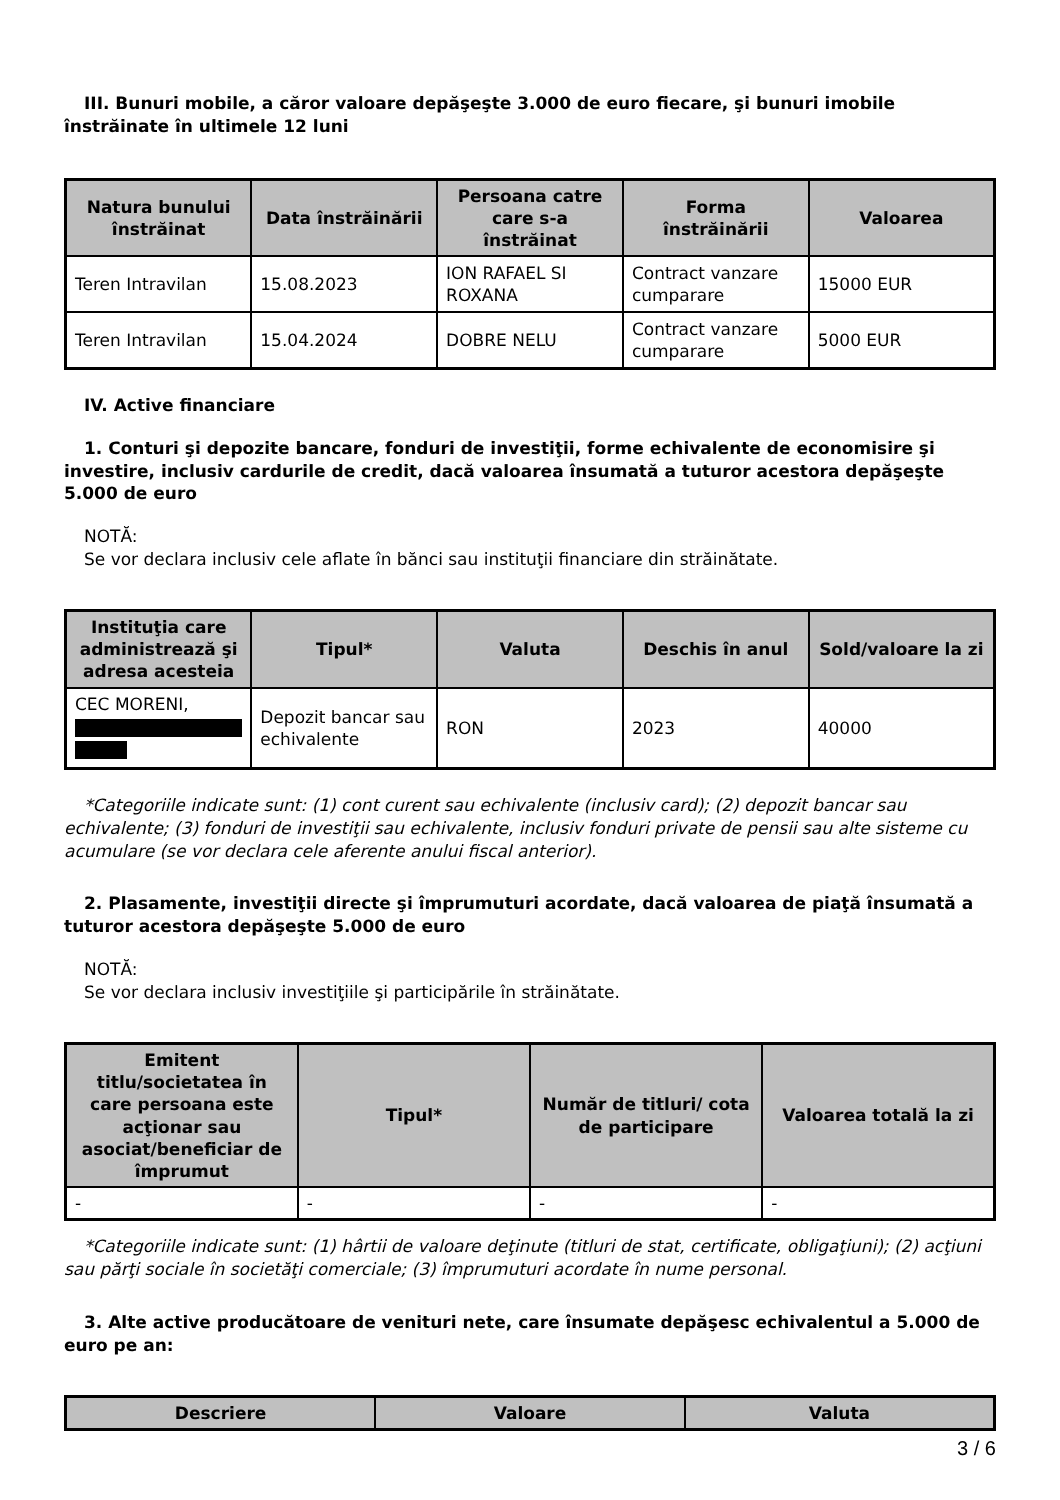III. Bunuri mobile, a căror valoare depăşeşte 3.000 de euro fiecare, şi bunuri imobile înstrăinate în ultimele 12 luni
| Natura bunului înstrăinat | Data înstrăinării | Persoana catre care s-a înstrăinat | Forma înstrăinării | Valoarea |
| --- | --- | --- | --- | --- |
| Teren Intravilan | 15.08.2023 | ION RAFAEL SI ROXANA | Contract vanzare cumparare | 15000 EUR |
| Teren Intravilan | 15.04.2024 | DOBRE NELU | Contract vanzare cumparare | 5000 EUR |
IV. Active financiare
1. Conturi şi depozite bancare, fonduri de investiţii, forme echivalente de economisire şi investire, inclusiv cardurile de credit, dacă valoarea însumată a tuturor acestora depăşeşte 5.000 de euro
NOTĂ:
Se vor declara inclusiv cele aflate în bănci sau instituţii financiare din străinătate.
| Instituţia care administrează şi adresa acesteia | Tipul* | Valuta | Deschis în anul | Sold/valoare la zi |
| --- | --- | --- | --- | --- |
| CEC MORENI, | Depozit bancar sau echivalente | RON | 2023 | 40000 |
*Categoriile indicate sunt: (1) cont curent sau echivalente (inclusiv card); (2) depozit bancar sau echivalente; (3) fonduri de investiţii sau echivalente, inclusiv fonduri private de pensii sau alte sisteme cu acumulare (se vor declara cele aferente anului fiscal anterior).
2. Plasamente, investiţii directe şi împrumuturi acordate, dacă valoarea de piaţă însumată a tuturor acestora depăşeşte 5.000 de euro
NOTĂ:
Se vor declara inclusiv investiţiile şi participările în străinătate.
| Emitent titlu/societatea în care persoana este acţionar sau asociat/beneficiar de împrumut | Tipul* | Număr de titluri/ cota de participare | Valoarea totală la zi |
| --- | --- | --- | --- |
| - | - | - | - |
*Categoriile indicate sunt: (1) hârtii de valoare deţinute (titluri de stat, certificate, obligaţiuni); (2) acţiuni sau părţi sociale în societăţi comerciale; (3) împrumuturi acordate în nume personal.
3. Alte active producătoare de venituri nete, care însumate depăşesc echivalentul a 5.000 de euro pe an:
| Descriere | Valoare | Valuta |
| --- | --- | --- |
3 / 6